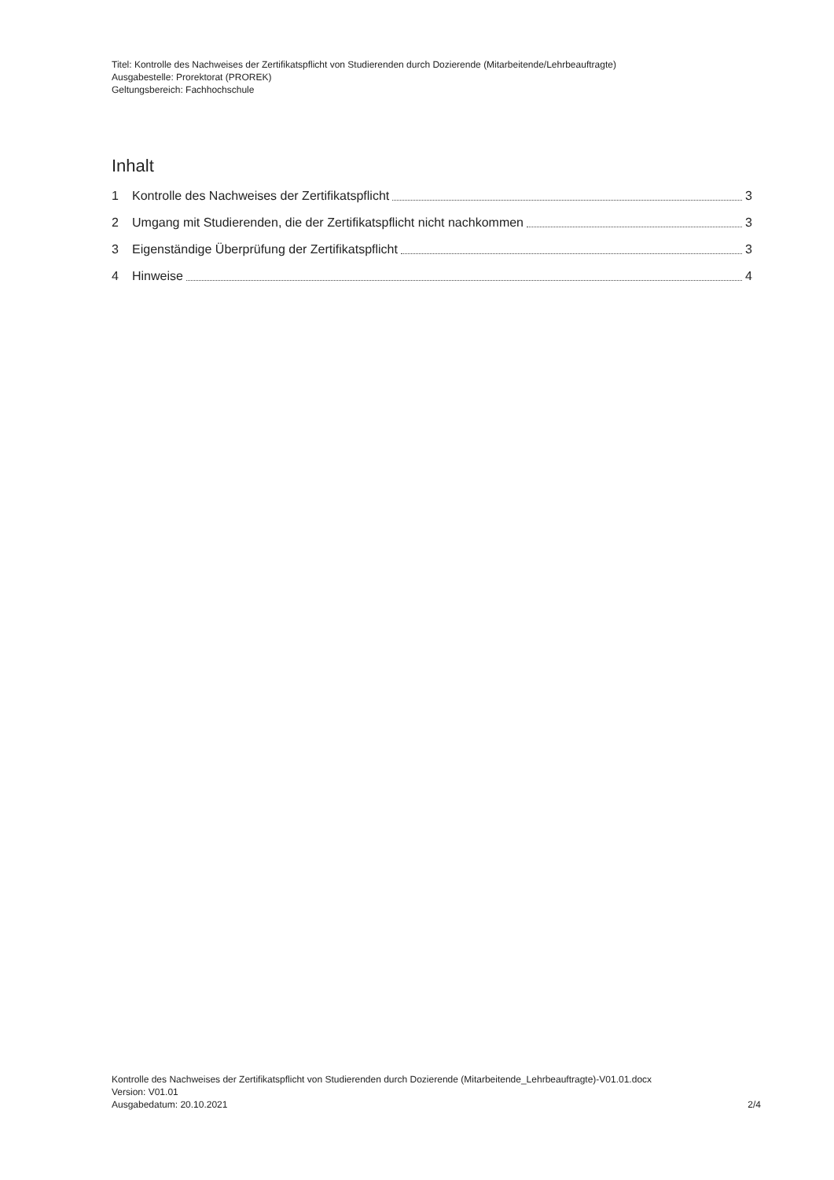Titel: Kontrolle des Nachweises der Zertifikatspflicht von Studierenden durch Dozierende (Mitarbeitende/Lehrbeauftragte)
Ausgabestelle: Prorektorat (PROREK)
Geltungsbereich: Fachhochschule
Inhalt
1 Kontrolle des Nachweises der Zertifikatspflicht 3
2 Umgang mit Studierenden, die der Zertifikatspflicht nicht nachkommen 3
3 Eigenständige Überprüfung der Zertifikatspflicht 3
4 Hinweise 4
Kontrolle des Nachweises der Zertifikatspflicht von Studierenden durch Dozierende (Mitarbeitende_Lehrbeauftragte)-V01.01.docx
Version: V01.01
Ausgabedatum: 20.10.2021 2/4